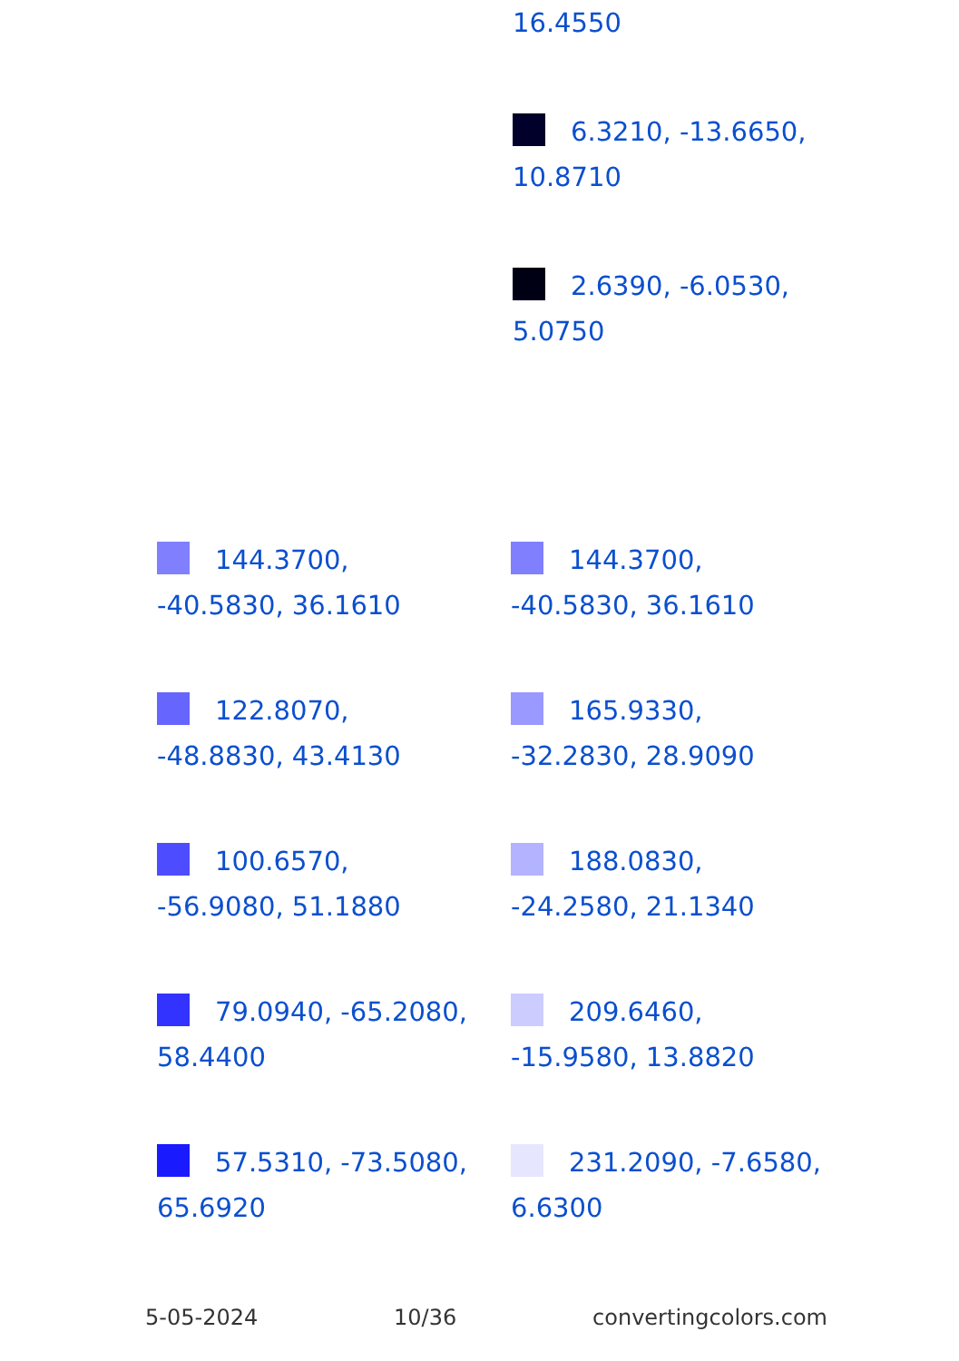16.4550
6.3210, -13.6650, 10.8710
2.6390, -6.0530, 5.0750
144.3700, -40.5830, 36.1610
144.3700, -40.5830, 36.1610
122.8070, -48.8830, 43.4130
165.9330, -32.2830, 28.9090
100.6570, -56.9080, 51.1880
188.0830, -24.2580, 21.1340
79.0940, -65.2080, 58.4400
209.6460, -15.9580, 13.8820
57.5310, -73.5080, 65.6920
231.2090, -7.6580, 6.6300
5-05-2024 10/36 convertingcolors.com